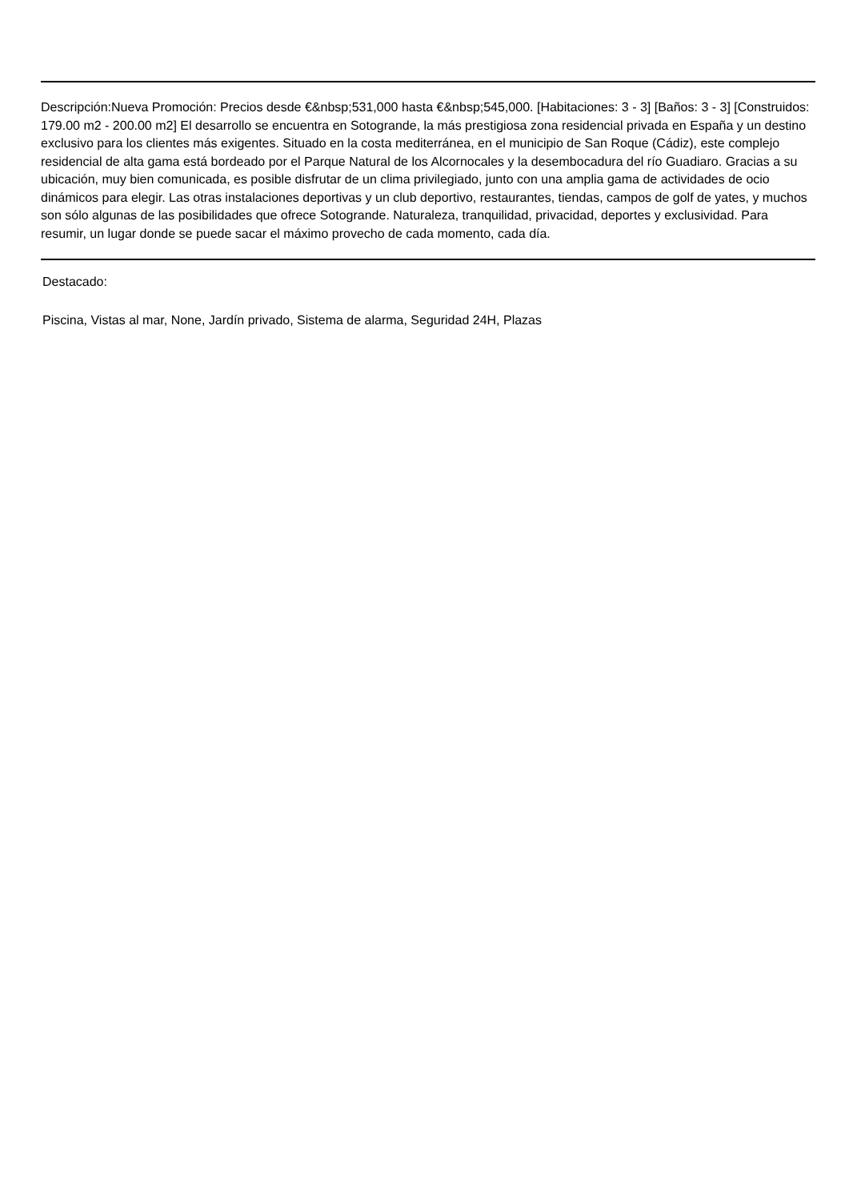Descripción:Nueva Promoción: Precios desde €&nbsp;531,000 hasta €&nbsp;545,000. [Habitaciones: 3 - 3] [Baños: 3 - 3] [Construidos: 179.00 m2 - 200.00 m2] El desarrollo se encuentra en Sotogrande, la más prestigiosa zona residencial privada en España y un destino exclusivo para los clientes más exigentes. Situado en la costa mediterránea, en el municipio de San Roque (Cádiz), este complejo residencial de alta gama está bordeado por el Parque Natural de los Alcornocales y la desembocadura del río Guadiaro. Gracias a su ubicación, muy bien comunicada, es posible disfrutar de un clima privilegiado, junto con una amplia gama de actividades de ocio dinámicos para elegir. Las otras instalaciones deportivas y un club deportivo, restaurantes, tiendas, campos de golf de yates, y muchos son sólo algunas de las posibilidades que ofrece Sotogrande. Naturaleza, tranquilidad, privacidad, deportes y exclusividad. Para resumir, un lugar donde se puede sacar el máximo provecho de cada momento, cada día.
Destacado:
Piscina, Vistas al mar, None, Jardín privado, Sistema de alarma, Seguridad 24H, Plazas